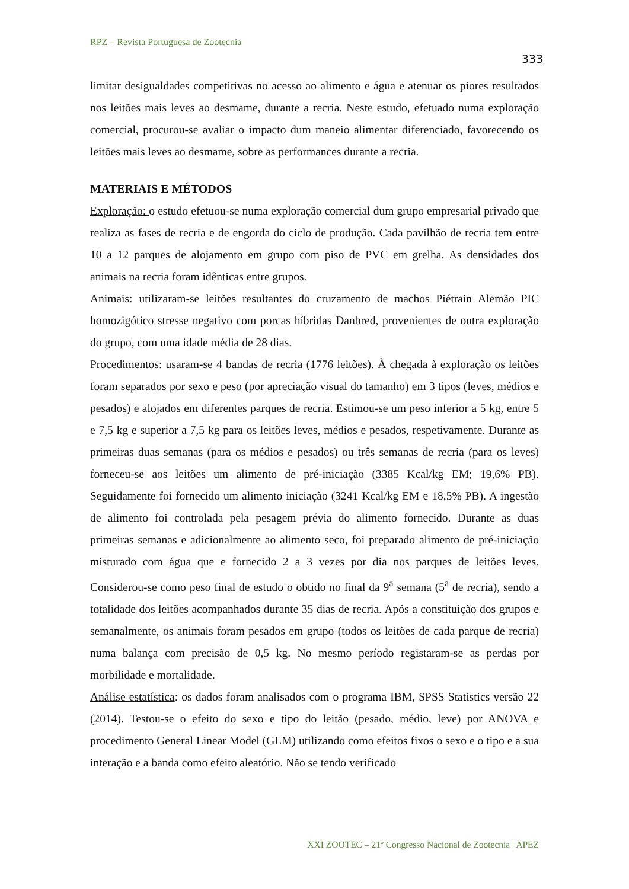RPZ – Revista Portuguesa de Zootecnia
333
limitar desigualdades competitivas no acesso ao alimento e água e atenuar os piores resultados nos leitões mais leves ao desmame, durante a recria. Neste estudo, efetuado numa exploração comercial, procurou-se avaliar o impacto dum maneio alimentar diferenciado, favorecendo os leitões mais leves ao desmame, sobre as performances durante a recria.
MATERIAIS E MÉTODOS
Exploração: o estudo efetuou-se numa exploração comercial dum grupo empresarial privado que realiza as fases de recria e de engorda do ciclo de produção. Cada pavilhão de recria tem entre 10 a 12 parques de alojamento em grupo com piso de PVC em grelha. As densidades dos animais na recria foram idênticas entre grupos.
Animais: utilizaram-se leitões resultantes do cruzamento de machos Piétrain Alemão PIC homozigótico stresse negativo com porcas híbridas Danbred, provenientes de outra exploração do grupo, com uma idade média de 28 dias.
Procedimentos: usaram-se 4 bandas de recria (1776 leitões). À chegada à exploração os leitões foram separados por sexo e peso (por apreciação visual do tamanho) em 3 tipos (leves, médios e pesados) e alojados em diferentes parques de recria. Estimou-se um peso inferior a 5 kg, entre 5 e 7,5 kg e superior a 7,5 kg para os leitões leves, médios e pesados, respetivamente. Durante as primeiras duas semanas (para os médios e pesados) ou três semanas de recria (para os leves) forneceu-se aos leitões um alimento de pré-iniciação (3385 Kcal/kg EM; 19,6% PB). Seguidamente foi fornecido um alimento iniciação (3241 Kcal/kg EM e 18,5% PB). A ingestão de alimento foi controlada pela pesagem prévia do alimento fornecido. Durante as duas primeiras semanas e adicionalmente ao alimento seco, foi preparado alimento de pré-iniciação misturado com água que e fornecido 2 a 3 vezes por dia nos parques de leitões leves. Considerou-se como peso final de estudo o obtido no final da 9<sup>a</sup> semana (5<sup>a</sup> de recria), sendo a totalidade dos leitões acompanhados durante 35 dias de recria. Após a constituição dos grupos e semanalmente, os animais foram pesados em grupo (todos os leitões de cada parque de recria) numa balança com precisão de 0,5 kg. No mesmo período registaram-se as perdas por morbilidade e mortalidade.
Análise estatística: os dados foram analisados com o programa IBM, SPSS Statistics versão 22 (2014). Testou-se o efeito do sexo e tipo do leitão (pesado, médio, leve) por ANOVA e procedimento General Linear Model (GLM) utilizando como efeitos fixos o sexo e o tipo e a sua interação e a banda como efeito aleatório. Não se tendo verificado
XXI ZOOTEC – 21º Congresso Nacional de Zootecnia | APEZ